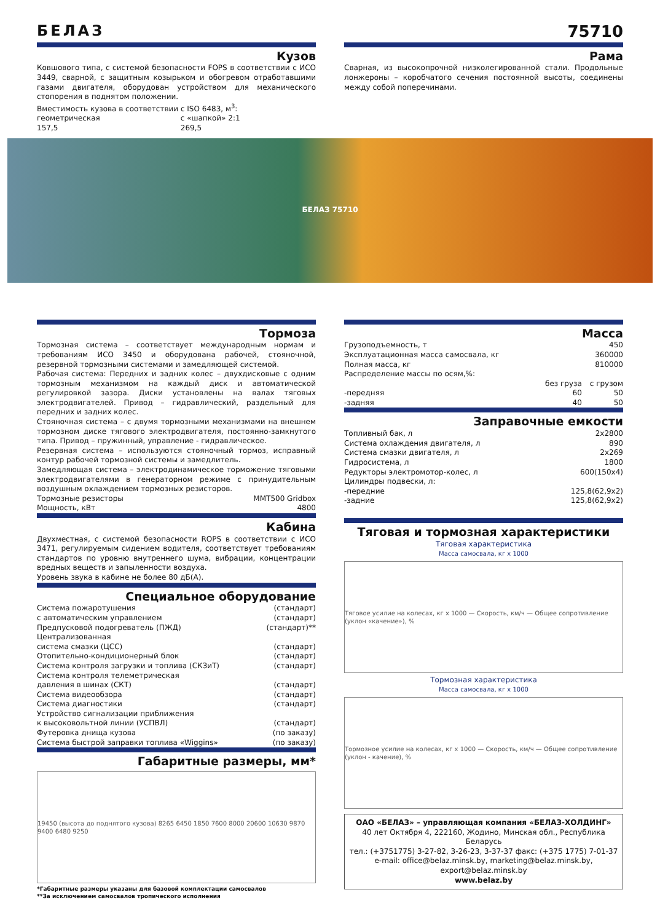БЕЛАЗ 75710
Кузов
Ковшового типа, с системой безопасности FOPS в соответствии с ИСО 3449, сварной, с защитным козырьком и обогревом отработавшими газами двигателя, оборудован устройством для механического стопорения в поднятом положении.
Вместимость кузова в соответствии с ISO 6483, м<sup>3</sup>:
| геометрическая | с «шапкой» 2:1 |
| 157,5 | 269,5 |
Рама
Сварная, из высокопрочной низколегированной стали. Продольные лонжероны – коробчатого сечения постоянной высоты, соединены между собой поперечинами.
БЕЛАЗ 75710
Тормоза
Тормозная система – соответствует международным нормам и требованиям ИСО 3450 и оборудована рабочей, стояночной, резервной тормозными системами и замедляющей системой.
Рабочая система: Передних и задних колес – двухдисковые с одним тормозным механизмом на каждый диск и автоматической регулировкой зазора. Диски установлены на валах тяговых электродвигателей. Привод – гидравлический, раздельный для передних и задних колес.
Стояночная система – с двумя тормозными механизмами на внешнем тормозном диске тягового электродвигателя, постоянно-замкнутого типа. Привод – пружинный, управление - гидравлическое.
Резервная система – используются стояночный тормоз, исправный контур рабочей тормозной системы и замедлитель.
Замедляющая система – электродинамическое торможение тяговыми электродвигателями в генераторном режиме с принудительным воздушным охлаждением тормозных резисторов.
| Тормозные резисторы | MMT500 Gridbox |
| Мощность, кВт | 4800 |
Кабина
Двухместная, с системой безопасности ROPS в соответствии с ИСО 3471, регулируемым сидением водителя, соответствует требованиям стандартов по уровню внутреннего шума, вибрации, концентрации вредных веществ и запыленности воздуха.
Уровень звука в кабине не более 80 дБ(А).
Специальное оборудование
| Система пожаротушения | (стандарт) |
| с автоматическим управлением | (стандарт) |
| Предпусковой подогреватель (ПЖД) | (стандарт)** |
| Централизованная система смазки (ЦСС) | (стандарт) |
| Отопительно-кондиционерный блок | (стандарт) |
| Система контроля загрузки и топлива (СКЗиТ) | (стандарт) |
| Система контроля телеметрическая давления в шинах (СКТ) | (стандарт) |
| Система видеообзора | (стандарт) |
| Система диагностики | (стандарт) |
| Устройство сигнализации приближения к высоковольтной линии (УСПВЛ) | (стандарт) |
| Футеровка днища кузова | (по заказу) |
| Система быстрой заправки топлива «Wiggins» | (по заказу) |
Габаритные размеры, мм*
19450 (высота до поднятого кузова) 8265 6450 1850 7600 8000 20600 10630 9870 9400 6480 9250
*Габаритные размеры указаны для базовой комплектации самосвалов
**За исключением самосвалов тропического исполнения
Масса
| Грузоподъемность, т | | 450 |
| Эксплуатационная масса самосвала, кг | | 360000 |
| Полная масса, кг | | 810000 |
| Распределение массы по осям,%: | | |
| | без груза | с грузом |
| -передняя | 60 | 50 |
| -задняя | 40 | 50 |
Заправочные емкости
| Топливный бак, л | 2x2800 |
| Система охлаждения двигателя, л | 890 |
| Система смазки двигателя, л | 2x269 |
| Гидросистема, л | 1800 |
| Редукторы электромотор-колес, л | 600(150x4) |
| Цилиндры подвески, л: | |
| -передние | 125,8(62,9x2) |
| -задние | 125,8(62,9x2) |
Тяговая и тормозная характеристики
Тяговая характеристика
Масса самосвала, кг x 1000
Тяговое усилие на колесах, кг x 1000 — Скорость, км/ч — Общее сопротивление (уклон «качение»), %
Тормозная характеристика
Масса самосвала, кг x 1000
Тормозное усилие на колесах, кг x 1000 — Скорость, км/ч — Общее сопротивление (уклон - качение), %
ОАО «БЕЛАЗ» – управляющая компания «БЕЛАЗ-ХОЛДИНГ»
40 лет Октября 4, 222160, Жодино, Минская обл., Республика Беларусь
тел.: (+3751775) 3-27-82, 3-26-23, 3-37-37 факс: (+375 1775) 7-01-37
e-mail: office@belaz.minsk.by, marketing@belaz.minsk.by,
export@belaz.minsk.by
www.belaz.by